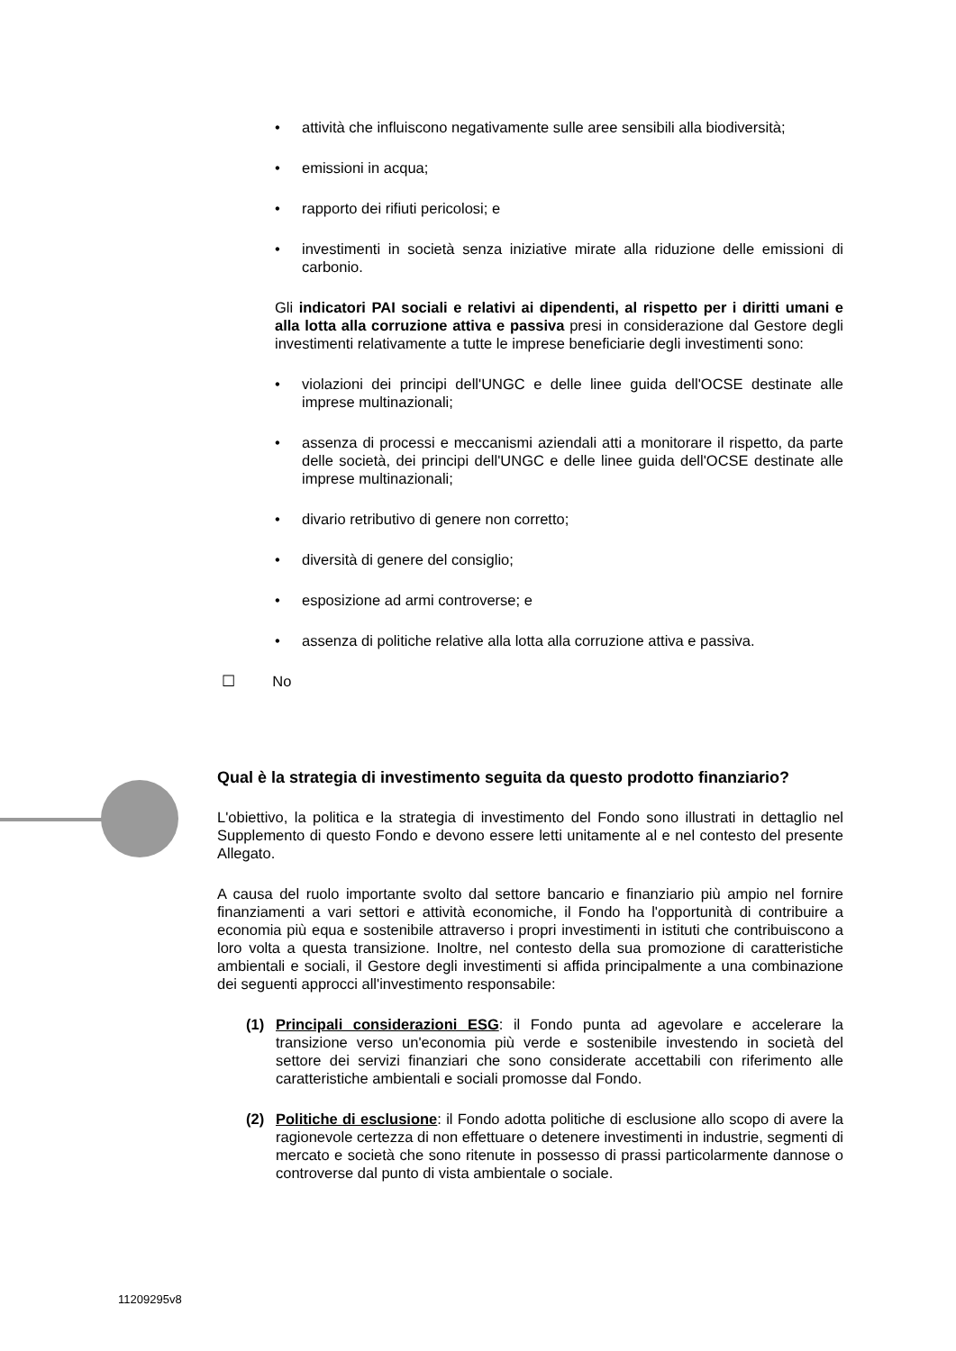• attività che influiscono negativamente sulle aree sensibili alla biodiversità;
• emissioni in acqua;
• rapporto dei rifiuti pericolosi; e
• investimenti in società senza iniziative mirate alla riduzione delle emissioni di carbonio.
Gli indicatori PAI sociali e relativi ai dipendenti, al rispetto per i diritti umani e alla lotta alla corruzione attiva e passiva presi in considerazione dal Gestore degli investimenti relativamente a tutte le imprese beneficiarie degli investimenti sono:
• violazioni dei principi dell'UNGC e delle linee guida dell'OCSE destinate alle imprese multinazionali;
• assenza di processi e meccanismi aziendali atti a monitorare il rispetto, da parte delle società, dei principi dell'UNGC e delle linee guida dell'OCSE destinate alle imprese multinazionali;
• divario retributivo di genere non corretto;
• diversità di genere del consiglio;
• esposizione ad armi controverse; e
• assenza di politiche relative alla lotta alla corruzione attiva e passiva.
☐ No
Qual è la strategia di investimento seguita da questo prodotto finanziario?
L'obiettivo, la politica e la strategia di investimento del Fondo sono illustrati in dettaglio nel Supplemento di questo Fondo e devono essere letti unitamente al e nel contesto del presente Allegato.
A causa del ruolo importante svolto dal settore bancario e finanziario più ampio nel fornire finanziamenti a vari settori e attività economiche, il Fondo ha l'opportunità di contribuire a economia più equa e sostenibile attraverso i propri investimenti in istituti che contribuiscono a loro volta a questa transizione. Inoltre, nel contesto della sua promozione di caratteristiche ambientali e sociali, il Gestore degli investimenti si affida principalmente a una combinazione dei seguenti approcci all'investimento responsabile:
(1) Principali considerazioni ESG: il Fondo punta ad agevolare e accelerare la transizione verso un'economia più verde e sostenibile investendo in società del settore dei servizi finanziari che sono considerate accettabili con riferimento alle caratteristiche ambientali e sociali promosse dal Fondo.
(2) Politiche di esclusione: il Fondo adotta politiche di esclusione allo scopo di avere la ragionevole certezza di non effettuare o detenere investimenti in industrie, segmenti di mercato e società che sono ritenute in possesso di prassi particolarmente dannose o controverse dal punto di vista ambientale o sociale.
11209295v8